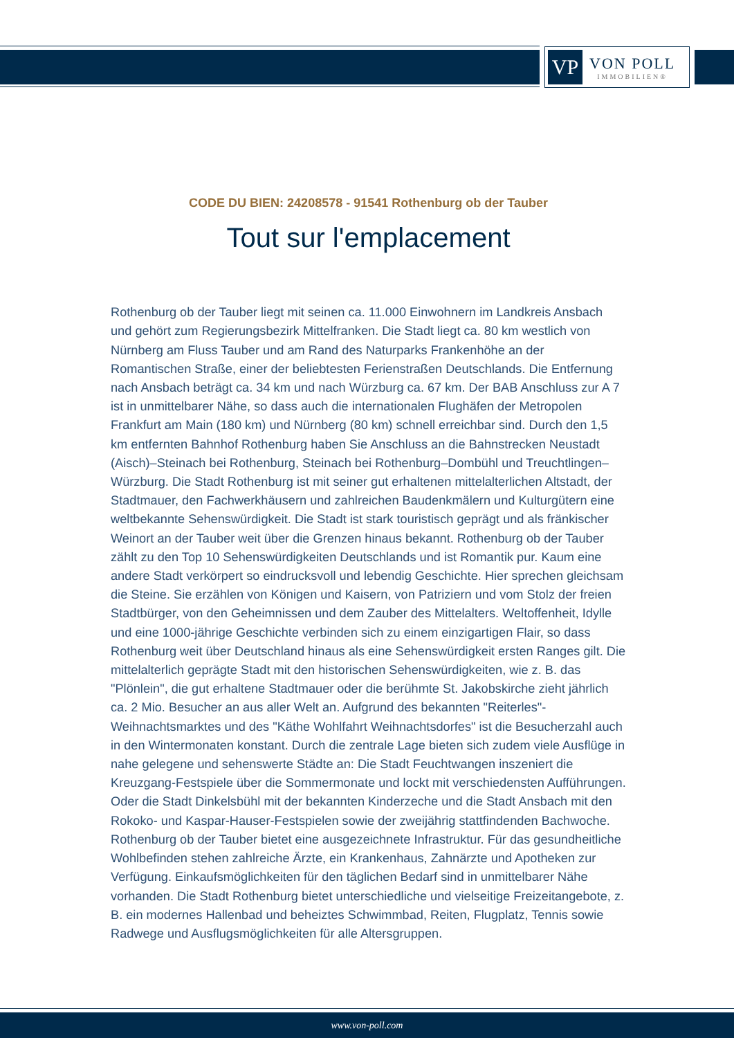VP
VON POLL
IMMOBILIEN®
CODE DU BIEN: 24208578 - 91541 Rothenburg ob der Tauber
Tout sur l'emplacement
Rothenburg ob der Tauber liegt mit seinen ca. 11.000 Einwohnern im Landkreis Ansbach und gehört zum Regierungsbezirk Mittelfranken. Die Stadt liegt ca. 80 km westlich von Nürnberg am Fluss Tauber und am Rand des Naturparks Frankenhöhe an der Romantischen Straße, einer der beliebtesten Ferienstraßen Deutschlands. Die Entfernung nach Ansbach beträgt ca. 34 km und nach Würzburg ca. 67 km. Der BAB Anschluss zur A 7 ist in unmittelbarer Nähe, so dass auch die internationalen Flughäfen der Metropolen Frankfurt am Main (180 km) und Nürnberg (80 km) schnell erreichbar sind. Durch den 1,5 km entfernten Bahnhof Rothenburg haben Sie Anschluss an die Bahnstrecken Neustadt (Aisch)–Steinach bei Rothenburg, Steinach bei Rothenburg–Dombühl und Treuchtlingen–Würzburg. Die Stadt Rothenburg ist mit seiner gut erhaltenen mittelalterlichen Altstadt, der Stadtmauer, den Fachwerkhäusern und zahlreichen Baudenkmälern und Kulturgütern eine weltbekannte Sehenswürdigkeit. Die Stadt ist stark touristisch geprägt und als fränkischer Weinort an der Tauber weit über die Grenzen hinaus bekannt. Rothenburg ob der Tauber zählt zu den Top 10 Sehenswürdigkeiten Deutschlands und ist Romantik pur. Kaum eine andere Stadt verkörpert so eindrucksvoll und lebendig Geschichte. Hier sprechen gleichsam die Steine. Sie erzählen von Königen und Kaisern, von Patriziern und vom Stolz der freien Stadtbürger, von den Geheimnissen und dem Zauber des Mittelalters. Weltoffenheit, Idylle und eine 1000-jährige Geschichte verbinden sich zu einem einzigartigen Flair, so dass Rothenburg weit über Deutschland hinaus als eine Sehenswürdigkeit ersten Ranges gilt. Die mittelalterlich geprägte Stadt mit den historischen Sehenswürdigkeiten, wie z. B. das "Plönlein", die gut erhaltene Stadtmauer oder die berühmte St. Jakobskirche zieht jährlich ca. 2 Mio. Besucher an aus aller Welt an. Aufgrund des bekannten "Reiterles"-Weihnachtsmarktes und des "Käthe Wohlfahrt Weihnachtsdorfes" ist die Besucherzahl auch in den Wintermonaten konstant. Durch die zentrale Lage bieten sich zudem viele Ausflüge in nahe gelegene und sehenswerte Städte an: Die Stadt Feuchtwangen inszeniert die Kreuzgang-Festspiele über die Sommermonate und lockt mit verschiedensten Aufführungen. Oder die Stadt Dinkelsbühl mit der bekannten Kinderzeche und die Stadt Ansbach mit den Rokoko- und Kaspar-Hauser-Festspielen sowie der zweijährig stattfindenden Bachwoche. Rothenburg ob der Tauber bietet eine ausgezeichnete Infrastruktur. Für das gesundheitliche Wohlbefinden stehen zahlreiche Ärzte, ein Krankenhaus, Zahnärzte und Apotheken zur Verfügung. Einkaufsmöglichkeiten für den täglichen Bedarf sind in unmittelbarer Nähe vorhanden. Die Stadt Rothenburg bietet unterschiedliche und vielseitige Freizeitangebote, z. B. ein modernes Hallenbad und beheiztes Schwimmbad, Reiten, Flugplatz, Tennis sowie Radwege und Ausflugsmöglichkeiten für alle Altersgruppen.
www.von-poll.com